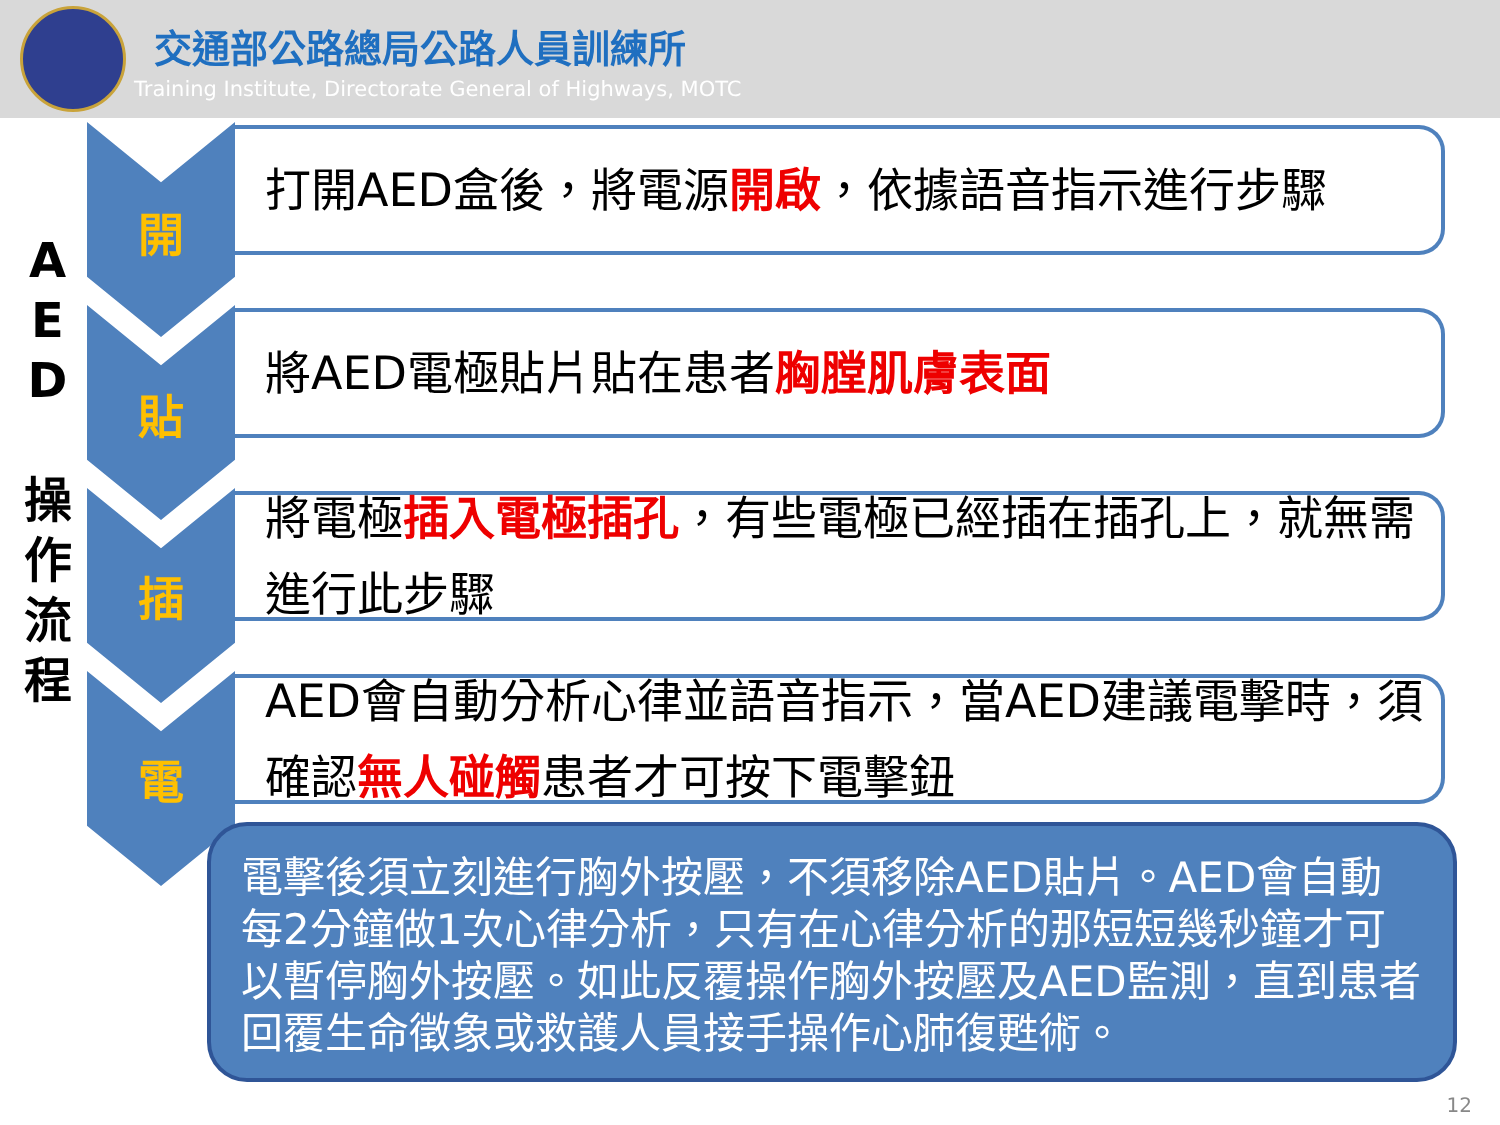交通部公路總局公路人員訓練所
Training Institute, Directorate General of Highways, MOTC
A
E
D
操
作
流
程
開
貼
插
電
打開AED盒後，將電源 開啟 ，依據語音指示進行步驟
將AED電極貼片貼在患者 胸膛肌膚表面
將電極插入電極插孔，有些電極已經插在插孔上，就無需進行此步驟
AED會自動分析心律並語音指示，當AED建議電擊時，須確認無人碰觸患者才可按下電擊鈕
電擊後須立刻進行胸外按壓，不須移除AED貼片。AED會自動每2分鐘做1次心律分析，只有在心律分析的那短短幾秒鐘才可以暫停胸外按壓。如此反覆操作胸外按壓及AED監測，直到患者回覆生命徵象或救護人員接手操作心肺復甦術。
12